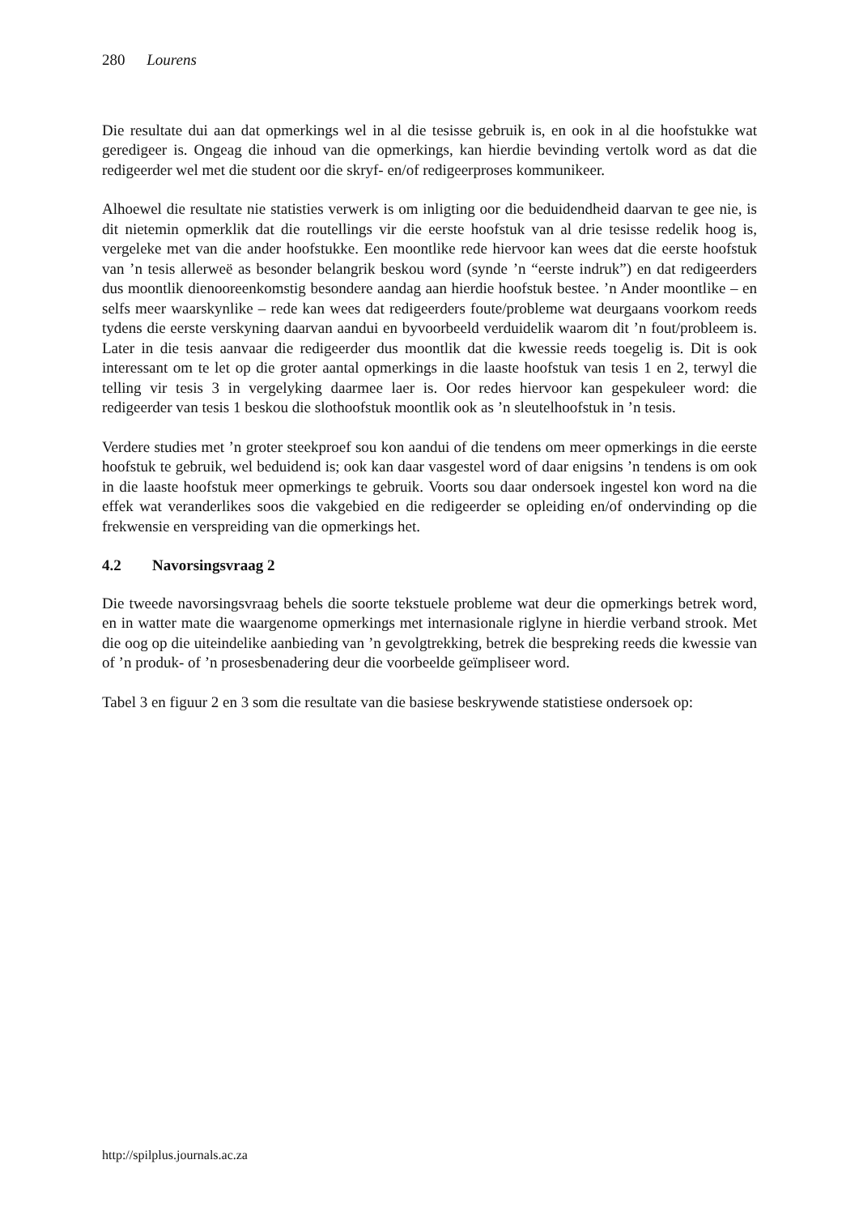280 Lourens
Die resultate dui aan dat opmerkings wel in al die tesisse gebruik is, en ook in al die hoofstukke wat geredigeer is. Ongeag die inhoud van die opmerkings, kan hierdie bevinding vertolk word as dat die redigeerder wel met die student oor die skryf- en/of redigeerproses kommunikeer.
Alhoewel die resultate nie statisties verwerk is om inligting oor die beduidendheid daarvan te gee nie, is dit nietemin opmerklik dat die routellings vir die eerste hoofstuk van al drie tesisse redelik hoog is, vergeleke met van die ander hoofstukke. Een moontlike rede hiervoor kan wees dat die eerste hoofstuk van ’n tesis allerweë as besonder belangrik beskou word (synde ’n “eerste indruk”) en dat redigeerders dus moontlik dienooreenkomstig besondere aandag aan hierdie hoofstuk bestee. ’n Ander moontlike – en selfs meer waarskynlike – rede kan wees dat redigeerders foute/probleme wat deurgaans voorkom reeds tydens die eerste verskyning daarvan aandui en byvoorbeeld verduidelik waarom dit ’n fout/probleem is. Later in die tesis aanvaar die redigeerder dus moontlik dat die kwessie reeds toegelig is. Dit is ook interessant om te let op die groter aantal opmerkings in die laaste hoofstuk van tesis 1 en 2, terwyl die telling vir tesis 3 in vergelyking daarmee laer is. Oor redes hiervoor kan gespekuleer word: die redigeerder van tesis 1 beskou die slothoofstuk moontlik ook as ’n sleutelhoofstuk in ’n tesis.
Verdere studies met ’n groter steekproef sou kon aandui of die tendens om meer opmerkings in die eerste hoofstuk te gebruik, wel beduidend is; ook kan daar vasgestel word of daar enigsins ’n tendens is om ook in die laaste hoofstuk meer opmerkings te gebruik. Voorts sou daar ondersoek ingestel kon word na die effek wat veranderlikes soos die vakgebied en die redigeerder se opleiding en/of ondervinding op die frekwensie en verspreiding van die opmerkings het.
4.2 Navorsingsvraag 2
Die tweede navorsingsvraag behels die soorte tekstuele probleme wat deur die opmerkings betrek word, en in watter mate die waargenome opmerkings met internasionale riglyne in hierdie verband strook. Met die oog op die uiteindelike aanbieding van ’n gevolgtrekking, betrek die bespreking reeds die kwessie van of ’n produk- of ’n prosesbenadering deur die voorbeelde geïmpliseer word.
Tabel 3 en figuur 2 en 3 som die resultate van die basiese beskrywende statistiese ondersoek op:
http://spilplus.journals.ac.za